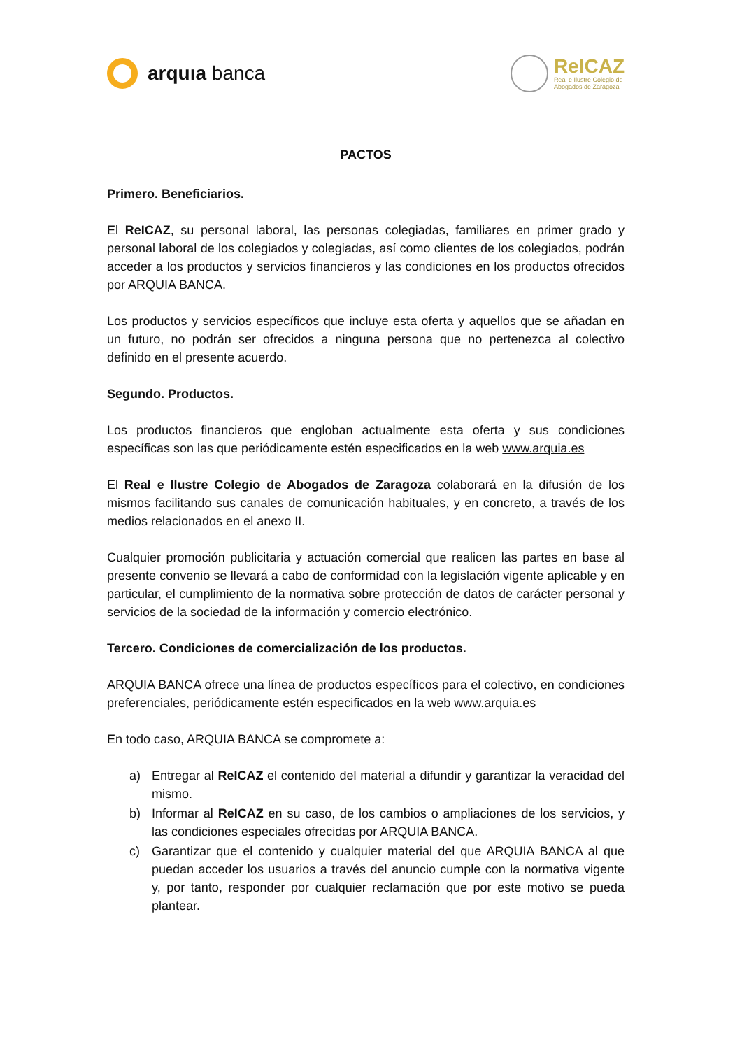arquıa banca
ReICAZ
Real e Ilustre Colegio de
Abogados de Zaragoza
PACTOS
Primero. Beneficiarios.
El ReICAZ, su personal laboral, las personas colegiadas, familiares en primer grado y personal laboral de los colegiados y colegiadas, así como clientes de los colegiados, podrán acceder a los productos y servicios financieros y las condiciones en los productos ofrecidos por ARQUIA BANCA.
Los productos y servicios específicos que incluye esta oferta y aquellos que se añadan en un futuro, no podrán ser ofrecidos a ninguna persona que no pertenezca al colectivo definido en el presente acuerdo.
Segundo. Productos.
Los productos financieros que engloban actualmente esta oferta y sus condiciones específicas son las que periódicamente estén especificados en la web www.arquia.es
El Real e Ilustre Colegio de Abogados de Zaragoza colaborará en la difusión de los mismos facilitando sus canales de comunicación habituales, y en concreto, a través de los medios relacionados en el anexo II.
Cualquier promoción publicitaria y actuación comercial que realicen las partes en base al presente convenio se llevará a cabo de conformidad con la legislación vigente aplicable y en particular, el cumplimiento de la normativa sobre protección de datos de carácter personal y servicios de la sociedad de la información y comercio electrónico.
Tercero. Condiciones de comercialización de los productos.
ARQUIA BANCA ofrece una línea de productos específicos para el colectivo, en condiciones preferenciales, periódicamente estén especificados en la web www.arquia.es
En todo caso, ARQUIA BANCA se compromete a:
a) Entregar al ReICAZ el contenido del material a difundir y garantizar la veracidad del mismo.
b) Informar al ReICAZ en su caso, de los cambios o ampliaciones de los servicios, y las condiciones especiales ofrecidas por ARQUIA BANCA.
c) Garantizar que el contenido y cualquier material del que ARQUIA BANCA al que puedan acceder los usuarios a través del anuncio cumple con la normativa vigente y, por tanto, responder por cualquier reclamación que por este motivo se pueda plantear.